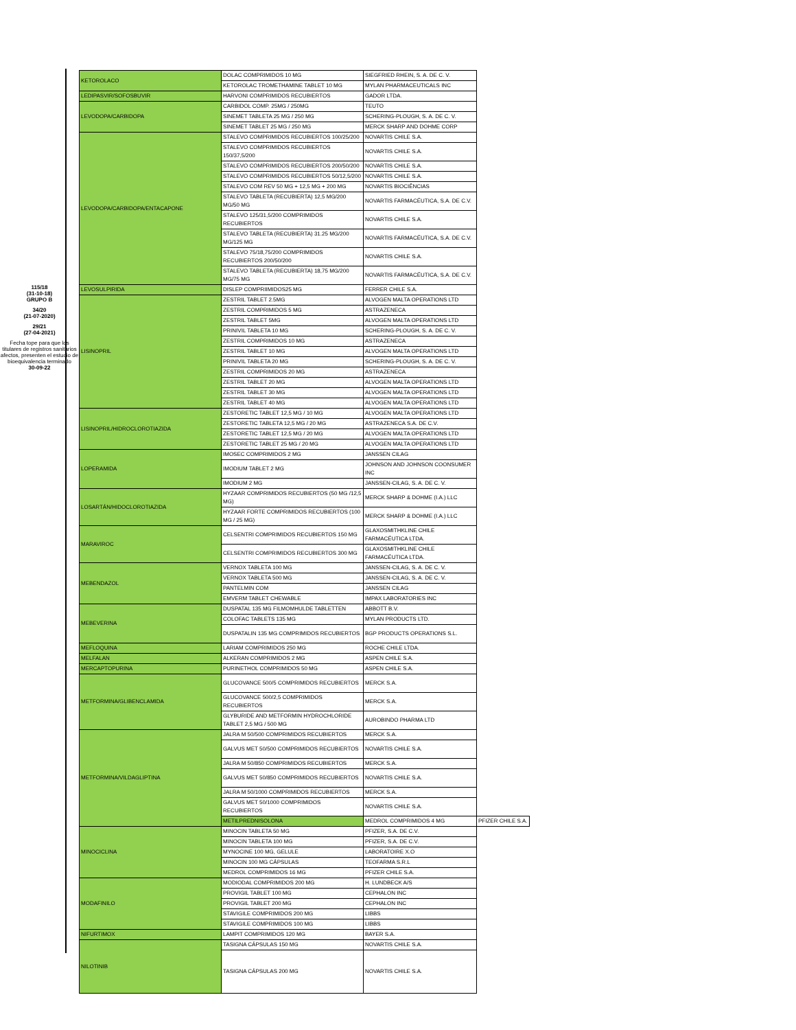115/18
(31-10-18)
GRUPO B
34/20
(21-07-2020)
29/21
(27-04-2021)
Fecha tope para que los titulares de registros sanitarios afectos, presenten el estudio de bioequivalencia terminado
30-09-22
| KETOROLACO | DOLAC COMPRIMIDOS 10 MG | SIEGFRIED RHEIN, S. A. DE C. V. | |
| | KETOROLAC TROMETHAMINE TABLET 10 MG | MYLAN PHARMACEUTICALS INC | |
| LEDIPASVIR/SOFOSBUVIR | HARVONI COMPRIMIDOS RECUBIERTOS | GADOR LTDA. | |
| LEVODOPA/CARBIDOPA | CARBIDOL COMP. 25MG / 250MG | TEUTO | |
| | SINEMET TABLETA 25 MG / 250 MG | SCHERING-PLOUGH, S. A. DE C. V. | |
| | SINEMET TABLET 25 MG / 250 MG | MERCK SHARP AND DOHME CORP | |
| LEVODOPA/CARBIDOPA/ENTACAPONE | STALEVO COMPRIMIDOS RECUBIERTOS 100/25/200 | NOVARTIS CHILE S.A. | |
| | STALEVO COMPRIMIDOS RECUBIERTOS 150/37,5/200 | NOVARTIS CHILE S.A. | |
| | STALEVO COMPRIMIDOS RECUBIERTOS 200/50/200 | NOVARTIS CHILE S.A. | |
| | STALEVO COMPRIMIDOS RECUBIERTOS 50/12,5/200 | NOVARTIS CHILE S.A. | |
| | STALEVO COM REV 50 MG + 12,5 MG + 200 MG | NOVARTIS BIOCIÊNCIAS | |
| | STALEVO TABLETA (RECUBIERTA) 12,5 MG/200 MG/50 MG | NOVARTIS FARMACÉUTICA, S.A. DE C.V. | |
| | STALEVO 125/31,5/200 COMPRIMIDOS RECUBIERTOS | NOVARTIS CHILE S.A. | |
| | STALEVO TABLETA (RECUBIERTA) 31.25 MG/200 MG/125 MG | NOVARTIS FARMACÉUTICA, S.A. DE C.V. | |
| | STALEVO 75/18,75/200 COMPRIMIDOS RECUBIERTOS 200/50/200 | NOVARTIS CHILE S.A. | |
| | STALEVO TABLETA (RECUBIERTA) 18,75 MG/200 MG/75 MG | NOVARTIS FARMACÉUTICA, S.A. DE C.V. | |
| LEVOSULPIRIDA | DISLEP COMPRIIMIDOS25 MG | FERRER CHILE S.A. | |
| LISINOPRIL | ZESTRIL TABLET 2.5MG | ALVOGEN MALTA OPERATIONS LTD | |
| | ZESTRIL COMPRIMIDOS 5 MG | ASTRAZENECA | |
| | ZESTRIL TABLET 5MG | ALVOGEN MALTA OPERATIONS LTD | |
| | PRINIVIL TABLETA 10 MG | SCHERING-PLOUGH, S. A. DE C. V. | |
| | ZESTRIL COMPRIMIDOS 10 MG | ASTRAZENECA | |
| | ZESTRIL TABLET 10 MG | ALVOGEN MALTA OPERATIONS LTD | |
| | PRINIVIL TABLETA 20 MG | SCHERING-PLOUGH, S. A. DE C. V. | |
| | ZESTRIL COMPRIMIDOS 20 MG | ASTRAZENECA | |
| | ZESTRIL TABLET 20 MG | ALVOGEN MALTA OPERATIONS LTD | |
| | ZESTRIL TABLET 30 MG | ALVOGEN MALTA OPERATIONS LTD | |
| | ZESTRIL TABLET 40 MG | ALVOGEN MALTA OPERATIONS LTD | |
| LISINOPRIL/HIDROCLOROTIAZIDA | ZESTORETIC TABLET 12,5 MG / 10 MG | ALVOGEN MALTA OPERATIONS LTD | |
| | ZESTORETIC TABLETA 12,5 MG / 20 MG | ASTRAZENECA S.A. DE C.V. | |
| | ZESTORETIC TABLET 12,5 MG / 20 MG | ALVOGEN MALTA OPERATIONS LTD | |
| | ZESTORETIC TABLET 25 MG / 20 MG | ALVOGEN MALTA OPERATIONS LTD | |
| LOPERAMIDA | IMOSEC COMPRIMIDOS 2 MG | JANSSEN CILAG | |
| | IMODIUM TABLET 2 MG | JOHNSON AND JOHNSON COONSUMER INC | |
| | IMODIUM 2 MG | JANSSEN-CILAG, S. A. DE C. V. | |
| LOSARTÁN/HIDOCLOROTIAZIDA | HYZAAR COMPRIMIDOS RECUBIERTOS (50 MG /12,5 MG) | MERCK SHARP & DOHME (I.A.) LLC | |
| | HYZAAR FORTE COMPRIMIDOS RECUBIERTOS (100 MG / 25 MG) | MERCK SHARP & DOHME (I.A.) LLC | |
| MARAVIROC | CELSENTRI COMPRIMIDOS RECUBIERTOS 150 MG | GLAXOSMITHKLINE CHILE FARMACÉUTICA LTDA. | |
| | CELSENTRI COMPRIMIDOS RECUBIERTOS 300 MG | GLAXOSMITHKLINE CHILE FARMACÉUTICA LTDA. | |
| MEBENDAZOL | VERNOX TABLETA 100 MG | JANSSEN-CILAG, S. A. DE C. V. | |
| | VERNOX TABLETA 500 MG | JANSSEN-CILAG, S. A. DE C. V. | |
| | PANTELMIN COM | JANSSEN CILAG | |
| | EMVERM TABLET CHEWABLE | IMPAX LABORATORIES INC | |
| MEBEVERINA | DUSPATAL 135 MG FILMOMHULDE TABLETTEN | ABBOTT B.V. | |
| | COLOFAC TABLETS 135 MG | MYLAN PRODUCTS LTD. | |
| | DUSPATALIN 135 MG COMPRIMIDOS RECUBIERTOS | BGP PRODUCTS OPERATIONS S.L. | |
| MEFLOQUINA | LARIAM COMPRIMIDOS 250 MG | ROCHE CHILE LTDA. | |
| MELFALAN | ALKERAN COMPRIMIDOS 2 MG | ASPEN CHILE S.A. | |
| MERCAPTOPURINA | PURINETHOL COMPRIMIDOS 50 MG | ASPEN CHILE S.A. | |
| METFORMINA/GLIBENCLAMIDA | GLUCOVANCE 500/5 COMPRIMIDOS RECUBIERTOS | MERCK S.A. | |
| | GLUCOVANCE 500/2,5 COMPRIMIDOS RECUBIERTOS | MERCK S.A. | |
| | GLYBURIDE AND METFORMIN HYDROCHLORIDE TABLET 2,5 MG / 500 MG | AUROBINDO PHARMA LTD | |
| METFORMINA/VILDAGLIPTINA | JALRA M 50/500 COMPRIMIDOS RECUBIERTOS | MERCK S.A. | |
| | GALVUS MET 50/500 COMPRIMIDOS RECUBIERTOS | NOVARTIS CHILE S.A. | |
| | JALRA M 50/850 COMPRIMIDOS RECUBIERTOS | MERCK S.A. | |
| | GALVUS MET 50/850 COMPRIMIDOS RECUBIERTOS | NOVARTIS CHILE S.A. | |
| | JALRA M 50/1000 COMPRIMIDOS RECUBIERTOS | MERCK S.A. | |
| | GALVUS MET 50/1000 COMPRIMIDOS RECUBIERTOS | NOVARTIS CHILE S.A. | |
| | METILPREDNISOLONA | MEDROL COMPRIMIDOS 4 MG | PFIZER CHILE S.A. |
| MINOCICLINA | MINOCIN TABLETA 50 MG | PFIZER, S.A. DE C.V. | |
| | MINOCIN TABLETA 100 MG | PFIZER, S.A. DE C.V. | |
| | MYNOCINE 100 MG, GELULE | LABORATOIRE X.O | |
| | MINOCIN 100 MG CÁPSULAS | TEOFARMA S.R.L | |
| | MEDROL COMPRIMIDOS 16 MG | PFIZER CHILE S.A. | |
| MODAFINILO | MODIODAL COMPRIMIDOS 200 MG | H. LUNDBECK A/S | |
| | PROVIGIL TABLET 100 MG | CEPHALON INC | |
| | PROVIGIL TABLET 200 MG | CEPHALON INC | |
| | STAVIGILE COMPRIMIDOS 200 MG | LIBBS | |
| | STAVIGILE COMPRIMIDOS 100 MG | LIBBS | |
| NIFURTIMOX | LAMPIT COMPRIMIDOS 120 MG | BAYER S.A. | |
| NILOTINIB | TASIGNA CÁPSULAS 150 MG | NOVARTIS CHILE S.A. | |
| | TASIGNA CÁPSULAS 200 MG | NOVARTIS CHILE S.A. | |